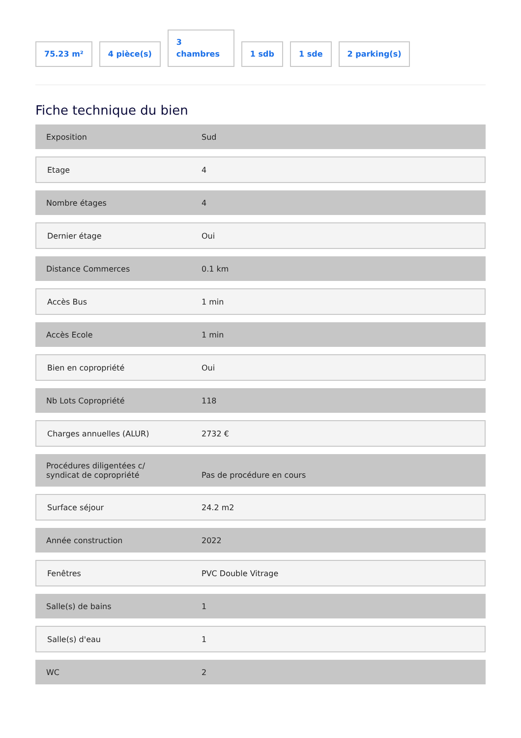75.23 m²
4 pièce(s)
3
chambres
1 sdb
1 sde
2 parking(s)
Fiche technique du bien
| Exposition | Sud |
| Etage | 4 |
| Nombre étages | 4 |
| Dernier étage | Oui |
| Distance Commerces | 0.1 km |
| Accès Bus | 1 min |
| Accès Ecole | 1 min |
| Bien en copropriété | Oui |
| Nb Lots Copropriété | 118 |
| Charges annuelles (ALUR) | 2732 € |
| Procédures diligentées c/ syndicat de copropriété | Pas de procédure en cours |
| Surface séjour | 24.2 m2 |
| Année construction | 2022 |
| Fenêtres | PVC Double Vitrage |
| Salle(s) de bains | 1 |
| Salle(s) d'eau | 1 |
| WC | 2 |